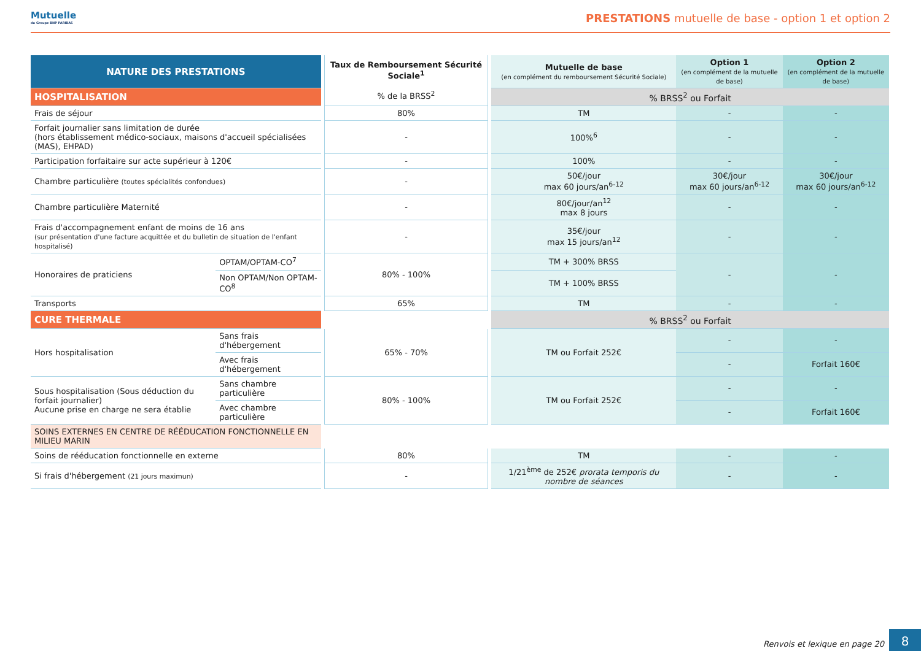Mutuelle
du Groupe BNP PARIBAS
PRESTATIONS mutuelle de base - option 1 et option 2
| NATURE DES PRESTATIONS | | | Taux de Remboursement Sécurité Sociale<sup>1</sup> % de la BRSS<sup>2</sup> | | Mutuelle de base (en complément du remboursement Sécurité Sociale) | Option 1 (en complément de la mutuelle de base) | Option 2 (en complément de la mutuelle de base) |
| HOSPITALISATION | | | | | % BRSS<sup>2</sup> ou Forfait | | |
| Frais de séjour | | | 80% | | TM | - | - |
| Forfait journalier sans limitation de durée (hors établissement médico-sociaux, maisons d'accueil spécialisées (MAS), EHPAD) | | | - | | 100%<sup>6</sup> | - | - |
| Participation forfaitaire sur acte supérieur à 120€ | | | - | | 100% | - | - |
| Chambre particulière (toutes spécialités confondues) | | | - | | 50€/jour max 60 jours/an<sup>6-12</sup> | 30€/jour max 60 jours/an<sup>6-12</sup> | 30€/jour max 60 jours/an<sup>6-12</sup> |
| Chambre particulière Maternité | | | - | | 80€/jour/an<sup>12</sup> max 8 jours | - | - |
| Frais d'accompagnement enfant de moins de 16 ans (sur présentation d'une facture acquittée et du bulletin de situation de l'enfant hospitalisé) | | | - | | 35€/jour max 15 jours/an<sup>12</sup> | - | - |
| Honoraires de praticiens | OPTAM/OPTAM-CO<sup>7</sup> | | 80% - 100% | | TM + 300% BRSS | - | - |
| | Non OPTAM/Non OPTAM-CO<sup>8</sup> | | | | TM + 100% BRSS | | |
| Transports | | | 65% | | TM | - | - |
| CURE THERMALE | | | | | % BRSS<sup>2</sup> ou Forfait | | |
| Hors hospitalisation | Sans frais d'hébergement | | 65% - 70% | | TM ou Forfait 252€ | - | - |
| | Avec frais d'hébergement | | | | | - | Forfait 160€ |
| Sous hospitalisation (Sous déduction du forfait journalier) Aucune prise en charge ne sera établie | Sans chambre particulière | | 80% - 100% | | TM ou Forfait 252€ | - | - |
| | Avec chambre particulière | | | | | - | Forfait 160€ |
| SOINS EXTERNES EN CENTRE DE RÉÉDUCATION FONCTIONNELLE EN MILIEU MARIN | | | | | | | |
| Soins de rééducation fonctionnelle en externe | | | 80% | | TM | - | - |
| Si frais d'hébergement (21 jours maximun) | | | - | | 1/21<sup>ème</sup> de 252€ prorata temporis du nombre de séances | - | - |
Renvois et lexique en page 20
8